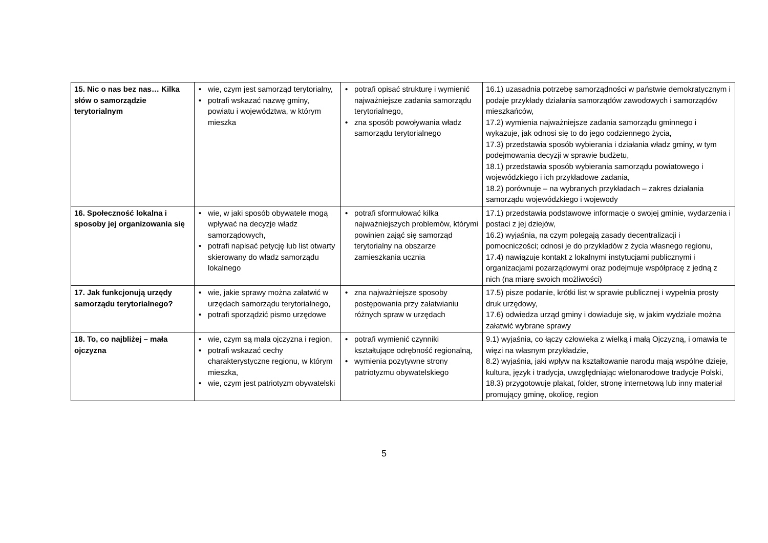| 15. Nic o nas bez nas… Kilka słów o samorządzie terytorialnym | • wie, czym jest samorząd terytorialny, • potrafi wskazać nazwę gminy, powiatu i województwa, w którym mieszka | • potrafi opisać strukturę i wymienić najważniejsze zadania samorządu terytorialnego, • zna sposób powoływania władz samorządu terytorialnego | 16.1) uzasadnia potrzebę samorządności w państwie demokratycznym i podaje przykłady działania samorządów zawodowych i samorządów mieszkańców, 17.2) wymienia najważniejsze zadania samorządu gminnego i wykazuje, jak odnosi się to do jego codziennego życia, 17.3) przedstawia sposób wybierania i działania władz gminy, w tym podejmowania decyzji w sprawie budżetu, 18.1) przedstawia sposób wybierania samorządu powiatowego i wojewódzkiego i ich przykładowe zadania, 18.2) porównuje – na wybranych przykładach – zakres działania samorządu wojewódzkiego i wojewody |
| 16. Społeczność lokalna i sposoby jej organizowania się | • wie, w jaki sposób obywatele mogą wpływać na decyzje władz samorządowych, • potrafi napisać petycję lub list otwarty skierowany do władz samorządu lokalnego | • potrafi sformułować kilka najważniejszych problemów, którymi powinien zająć się samorząd terytorialny na obszarze zamieszkania ucznia | 17.1) przedstawia podstawowe informacje o swojej gminie, wydarzenia i postaci z jej dziejów, 16.2) wyjaśnia, na czym polegają zasady decentralizacji i pomocniczości; odnosi je do przykładów z życia własnego regionu, 17.4) nawiązuje kontakt z lokalnymi instytucjami publicznymi i organizacjami pozarządowymi oraz podejmuje współpracę z jedną z nich (na miarę swoich możliwości) |
| 17. Jak funkcjonują urzędy samorządu terytorialnego? | • wie, jakie sprawy można załatwić w urzędach samorządu terytorialnego, • potrafi sporządzić pismo urzędowe | • zna najważniejsze sposoby postępowania przy załatwianiu różnych spraw w urzędach | 17.5) pisze podanie, krótki list w sprawie publicznej i wypełnia prosty druk urzędowy, 17.6) odwiedza urząd gminy i dowiaduje się, w jakim wydziale można załatwić wybrane sprawy |
| 18. To, co najbliżej – mała ojczyzna | • wie, czym są mała ojczyzna i region, • potrafi wskazać cechy charakterystyczne regionu, w którym mieszka, • wie, czym jest patriotyzm obywatelski | • potrafi wymienić czynniki kształtujące odrębność regionalną, • wymienia pozytywne strony patriotyzmu obywatelskiego | 9.1) wyjaśnia, co łączy człowieka z wielką i małą Ojczyzną, i omawia te więzi na własnym przykładzie, 8.2) wyjaśnia, jaki wpływ na kształtowanie narodu mają wspólne dzieje, kultura, język i tradycja, uwzględniając wielonarodowe tradycje Polski, 18.3) przygotowuje plakat, folder, stronę internetową lub inny materiał promujący gminę, okolicę, region |
5